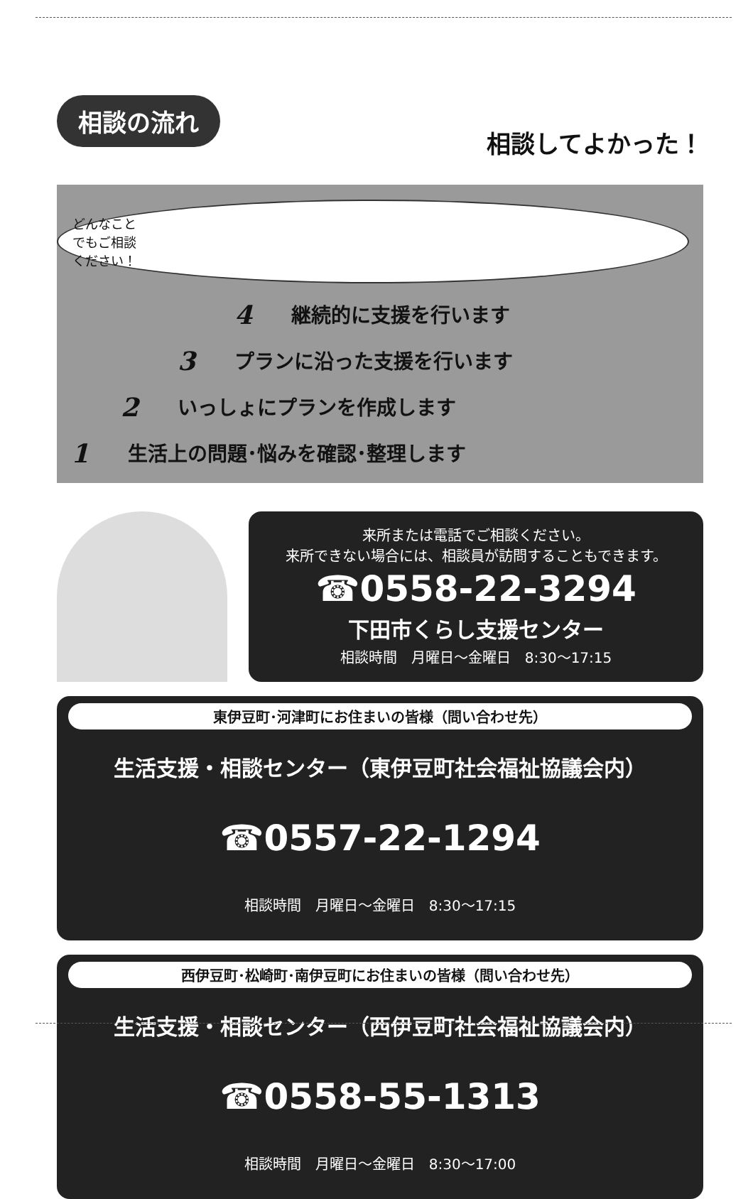相談の流れ
相談してよかった！
どんなこと
でもご相談
ください！
4 継続的に支援を行います
3 プランに沿った支援を行います
2 いっしょにプランを作成します
1 生活上の問題･悩みを確認･整理します
来所または電話でご相談ください。
来所できない場合には、相談員が訪問することもできます。
☎0558-22-3294
下田市くらし支援センター
相談時間　月曜日～金曜日　8:30～17:15
東伊豆町･河津町にお住まいの皆様（問い合わせ先）
生活支援・相談センター（東伊豆町社会福祉協議会内）
☎0557-22-1294
相談時間　月曜日～金曜日　8:30～17:15
西伊豆町･松崎町･南伊豆町にお住まいの皆様（問い合わせ先）
生活支援・相談センター（西伊豆町社会福祉協議会内）
☎0558-55-1313
相談時間　月曜日～金曜日　8:30～17:00